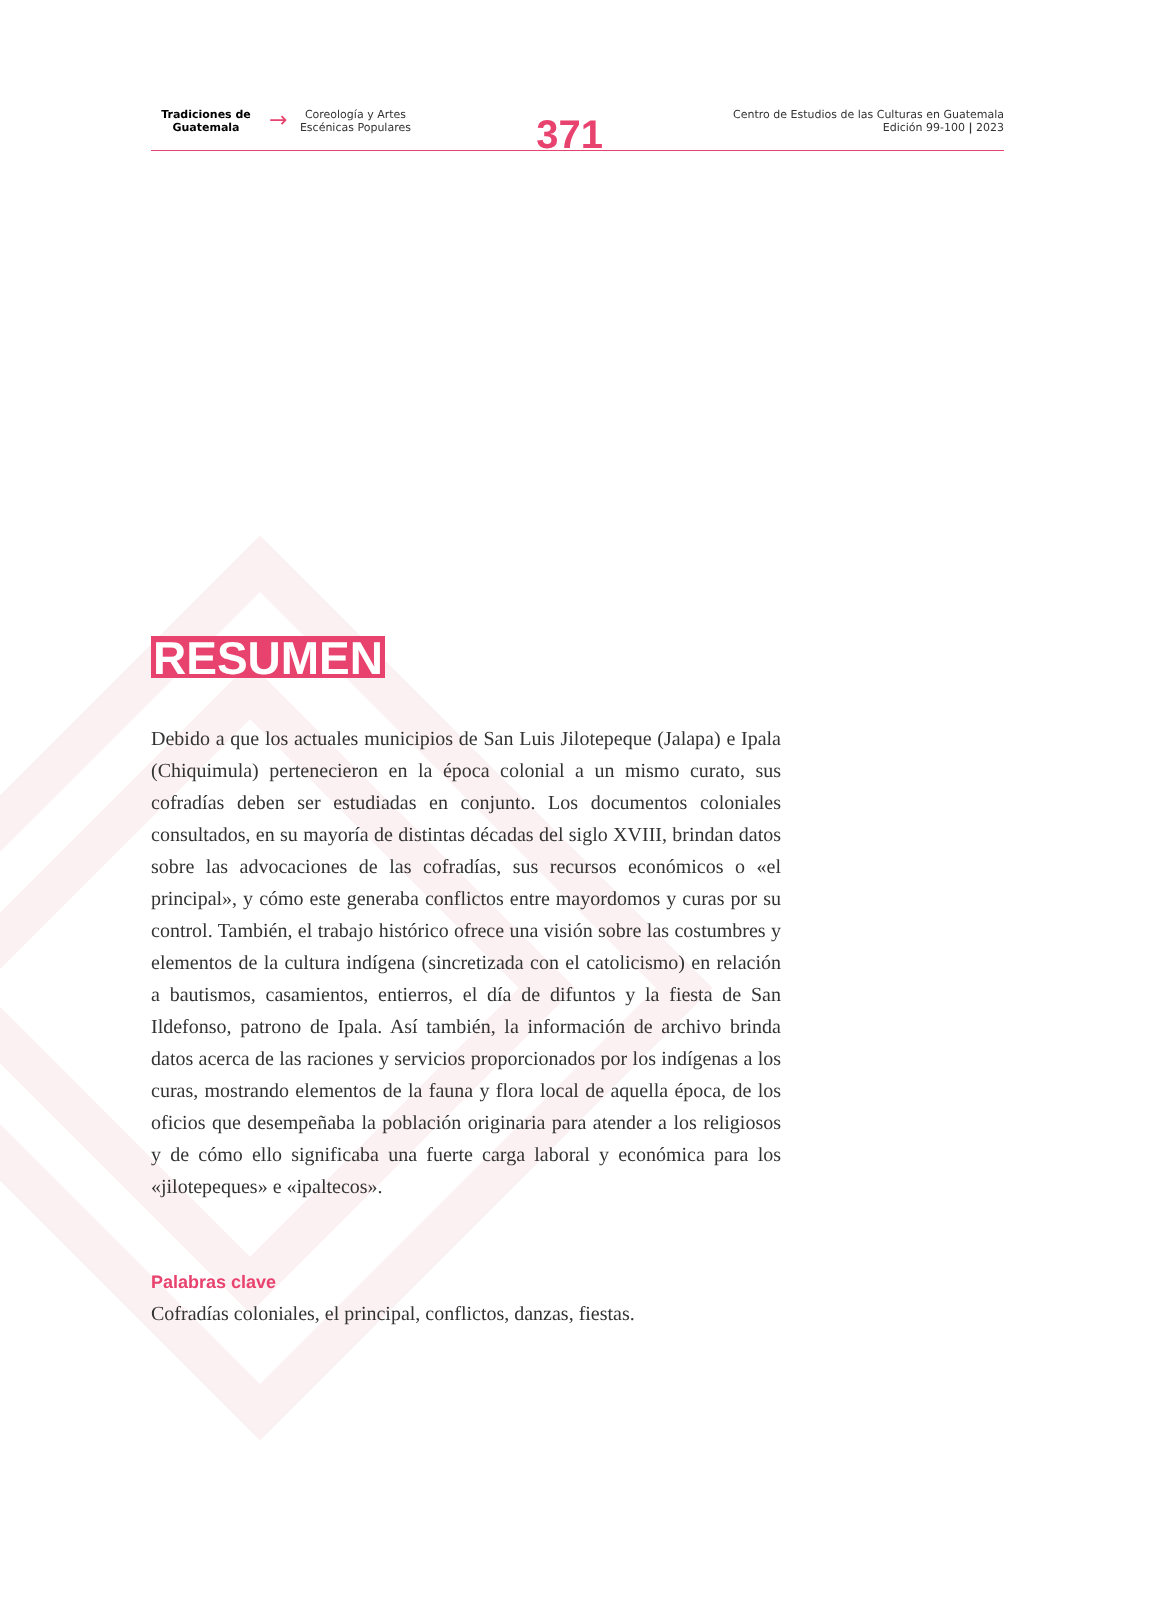Tradiciones de
Guatemala
→
Coreología y Artes
Escénicas Populares
371
Centro de Estudios de las Culturas en Guatemala
Edición 99-100 | 2023
RESUMEN
Debido a que los actuales municipios de San Luis Jilotepeque (Jalapa) e Ipala (Chiquimula) pertenecieron en la época colonial a un mismo curato, sus cofradías deben ser estudiadas en conjunto. Los documentos coloniales consultados, en su mayoría de distintas décadas del siglo XVIII, brindan datos sobre las advocaciones de las cofradías, sus recursos económicos o «el principal», y cómo este generaba conflictos entre mayordomos y curas por su control. También, el trabajo histórico ofrece una visión sobre las costumbres y elementos de la cultura indígena (sincretizada con el catolicismo) en relación a bautismos, casamientos, entierros, el día de difuntos y la fiesta de San Ildefonso, patrono de Ipala. Así también, la información de archivo brinda datos acerca de las raciones y servicios proporcionados por los indígenas a los curas, mostrando elementos de la fauna y flora local de aquella época, de los oficios que desempeñaba la población originaria para atender a los religiosos y de cómo ello significaba una fuerte carga laboral y económica para los «jilotepeques» e «ipaltecos».
Palabras clave
Cofradías coloniales, el principal, conflictos, danzas, fiestas.